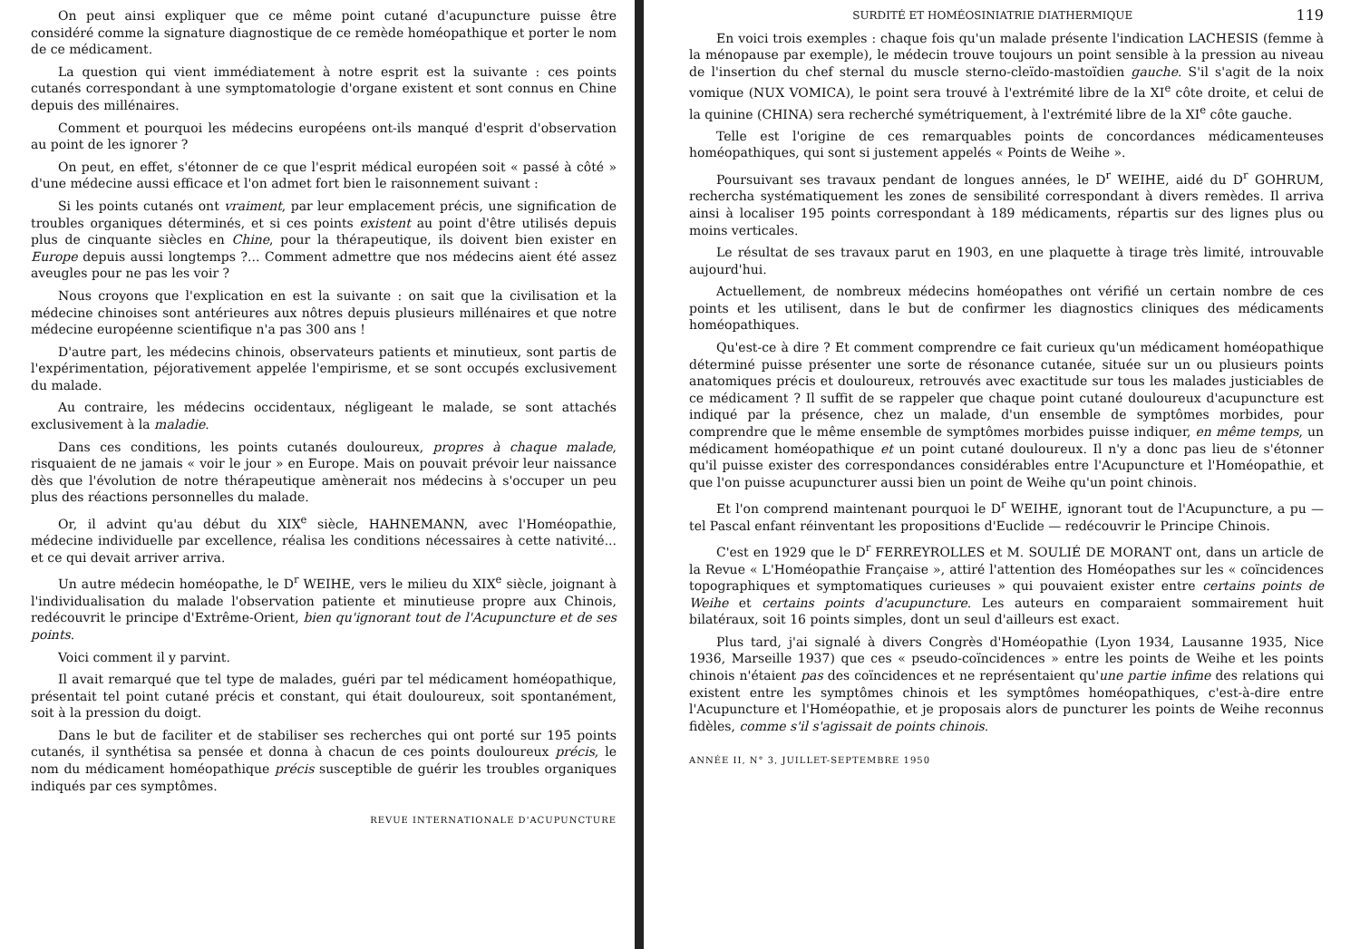On peut ainsi expliquer que ce même point cutané d'acupuncture puisse être considéré comme la signature diagnostique de ce remède homéopathique et porter le nom de ce médicament.
La question qui vient immédiatement à notre esprit est la suivante : ces points cutanés correspondant à une symptomatologie d'organe existent et sont connus en Chine depuis des millénaires.
Comment et pourquoi les médecins européens ont-ils manqué d'esprit d'observation au point de les ignorer ?
On peut, en effet, s'étonner de ce que l'esprit médical européen soit « passé à côté » d'une médecine aussi efficace et l'on admet fort bien le raisonnement suivant :
Si les points cutanés ont vraiment, par leur emplacement précis, une signification de troubles organiques déterminés, et si ces points existent au point d'être utilisés depuis plus de cinquante siècles en Chine, pour la thérapeutique, ils doivent bien exister en Europe depuis aussi longtemps ?... Comment admettre que nos médecins aient été assez aveugles pour ne pas les voir ?
Nous croyons que l'explication en est la suivante : on sait que la civilisation et la médecine chinoises sont antérieures aux nôtres depuis plusieurs millénaires et que notre médecine européenne scientifique n'a pas 300 ans !
D'autre part, les médecins chinois, observateurs patients et minutieux, sont partis de l'expérimentation, péjorativement appelée l'empirisme, et se sont occupés exclusivement du malade.
Au contraire, les médecins occidentaux, négligeant le malade, se sont attachés exclusivement à la maladie.
Dans ces conditions, les points cutanés douloureux, propres à chaque malade, risquaient de ne jamais « voir le jour » en Europe. Mais on pouvait prévoir leur naissance dès que l'évolution de notre thérapeutique amènerait nos médecins à s'occuper un peu plus des réactions personnelles du malade.
Or, il advint qu'au début du XIX<sup>e</sup> siècle, HAHNEMANN, avec l'Homéopathie, médecine individuelle par excellence, réalisa les conditions nécessaires à cette nativité... et ce qui devait arriver arriva.
Un autre médecin homéopathe, le D<sup>r</sup> WEIHE, vers le milieu du XIX<sup>e</sup> siècle, joignant à l'individualisation du malade l'observation patiente et minutieuse propre aux Chinois, redécouvrit le principe d'Extrême-Orient, bien qu'ignorant tout de l'Acupuncture et de ses points.
Voici comment il y parvint.
Il avait remarqué que tel type de malades, guéri par tel médicament homéopathique, présentait tel point cutané précis et constant, qui était douloureux, soit spontanément, soit à la pression du doigt.
Dans le but de faciliter et de stabiliser ses recherches qui ont porté sur 195 points cutanés, il synthétisa sa pensée et donna à chacun de ces points douloureux précis, le nom du médicament homéopathique précis susceptible de guérir les troubles organiques indiqués par ces symptômes.
REVUE INTERNATIONALE D'ACUPUNCTURE
SURDITÉ ET HOMÉOSINIATRIE DIATHERMIQUE 119
En voici trois exemples : chaque fois qu'un malade présente l'indication LACHESIS (femme à la ménopause par exemple), le médecin trouve toujours un point sensible à la pression au niveau de l'insertion du chef sternal du muscle sterno-cleïdo-mastoïdien gauche. S'il s'agit de la noix vomique (NUX VOMICA), le point sera trouvé à l'extrémité libre de la XI<sup>e</sup> côte droite, et celui de la quinine (CHINA) sera recherché symétriquement, à l'extrémité libre de la XI<sup>e</sup> côte gauche.
Telle est l'origine de ces remarquables points de concordances médicamenteuses homéopathiques, qui sont si justement appelés « Points de Weihe ».
Poursuivant ses travaux pendant de longues années, le D<sup>r</sup> WEIHE, aidé du D<sup>r</sup> GOHRUM, rechercha systématiquement les zones de sensibilité correspondant à divers remèdes. Il arriva ainsi à localiser 195 points correspondant à 189 médicaments, répartis sur des lignes plus ou moins verticales.
Le résultat de ses travaux parut en 1903, en une plaquette à tirage très limité, introuvable aujourd'hui.
Actuellement, de nombreux médecins homéopathes ont vérifié un certain nombre de ces points et les utilisent, dans le but de confirmer les diagnostics cliniques des médicaments homéopathiques.
Qu'est-ce à dire ? Et comment comprendre ce fait curieux qu'un médicament homéopathique déterminé puisse présenter une sorte de résonance cutanée, située sur un ou plusieurs points anatomiques précis et douloureux, retrouvés avec exactitude sur tous les malades justiciables de ce médicament ? Il suffit de se rappeler que chaque point cutané douloureux d'acupuncture est indiqué par la présence, chez un malade, d'un ensemble de symptômes morbides, pour comprendre que le même ensemble de symptômes morbides puisse indiquer, en même temps, un médicament homéopathique et un point cutané douloureux. Il n'y a donc pas lieu de s'étonner qu'il puisse exister des correspondances considérables entre l'Acupuncture et l'Homéopathie, et que l'on puisse acupuncturer aussi bien un point de Weihe qu'un point chinois.
Et l'on comprend maintenant pourquoi le D<sup>r</sup> WEIHE, ignorant tout de l'Acupuncture, a pu — tel Pascal enfant réinventant les propositions d'Euclide — redécouvrir le Principe Chinois.
C'est en 1929 que le D<sup>r</sup> FERREYROLLES et M. SOULIÉ DE MORANT ont, dans un article de la Revue « L'Homéopathie Française », attiré l'attention des Homéopathes sur les « coïncidences topographiques et symptomatiques curieuses » qui pouvaient exister entre certains points de Weihe et certains points d'acupuncture. Les auteurs en comparaient sommairement huit bilatéraux, soit 16 points simples, dont un seul d'ailleurs est exact.
Plus tard, j'ai signalé à divers Congrès d'Homéopathie (Lyon 1934, Lausanne 1935, Nice 1936, Marseille 1937) que ces « pseudo-coïncidences » entre les points de Weihe et les points chinois n'étaient pas des coïncidences et ne représentaient qu'une partie infime des relations qui existent entre les symptômes chinois et les symptômes homéopathiques, c'est-à-dire entre l'Acupuncture et l'Homéopathie, et je proposais alors de puncturer les points de Weihe reconnus fidèles, comme s'il s'agissait de points chinois.
ANNÉE II, N° 3, JUILLET-SEPTEMBRE 1950